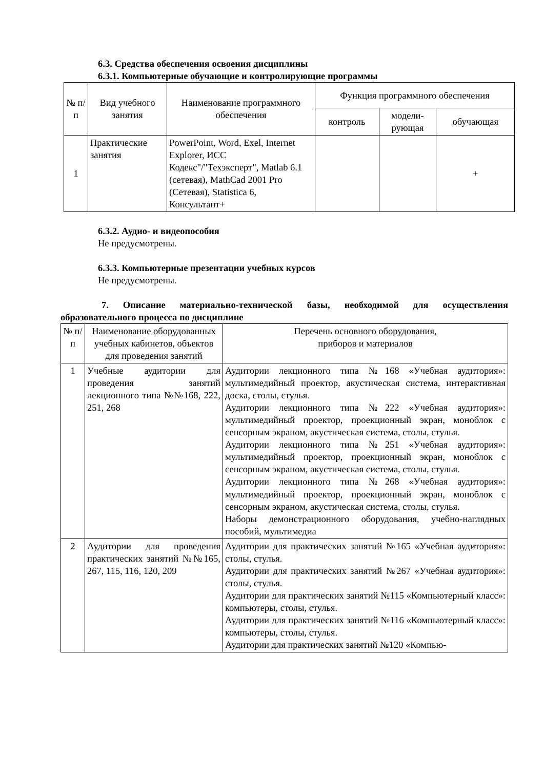6.3. Средства обеспечения освоения дисциплины
6.3.1. Компьютерные обучающие и контролирующие программы
| № п/п | Вид учебного занятия | Наименование программного обеспечения | Функция программного обеспечения | | |
| --- | --- | --- | --- | --- | --- |
| | | | контроль | модели- рующая | обучающая |
| 1 | Практические занятия | PowerPoint, Word, Exel, Internet Explorer, ИСС Кодекс"/"Техэксперт", Matlab 6.1 (сетевая), MathCad 2001 Pro (Сетевая), Statistica 6, Консультант+ | | | + |
6.3.2. Аудио- и видеопособия
Не предусмотрены.
6.3.3. Компьютерные презентации учебных курсов
Не предусмотрены.
7. Описание материально-технической базы, необходимой для осуществления образовательного процесса по дисциплине
| № п/ п | Наименование оборудованных учебных кабинетов, объектов для проведения занятий | Перечень основного оборудования, приборов и материалов |
| 1 | Учебные аудитории для проведения занятий лекционного типа №№168, 222, 251, 268 | Аудитории лекционного типа №168 «Учебная аудитория»: мультимедийный проектор, акустическая система, интерактивная доска, столы, стулья. Аудитории лекционного типа №222 «Учебная аудитория»: мультимедийный проектор, проекционный экран, моноблок с сенсорным экраном, акустическая система, столы, стулья. Аудитории лекционного типа №251 «Учебная аудитория»: мультимедийный проектор, проекционный экран, моноблок с сенсорным экраном, акустическая система, столы, стулья. Аудитории лекционного типа №268 «Учебная аудитория»: мультимедийный проектор, проекционный экран, моноблок с сенсорным экраном, акустическая система, столы, стулья. Наборы демонстрационного оборудования, учебно-наглядных пособий, мультимедиа |
| 2 | Аудитории для проведения практических занятий №№165, 267, 115, 116, 120, 209 | Аудитории для практических занятий №165 «Учебная аудитория»: столы, стулья. Аудитории для практических занятий №267 «Учебная аудитория»: столы, стулья. Аудитории для практических занятий №115 «Компьютерный класс»: компьютеры, столы, стулья. Аудитории для практических занятий №116 «Компьютерный класс»: компьютеры, столы, стулья. Аудитории для практических занятий №120 «Компью- |